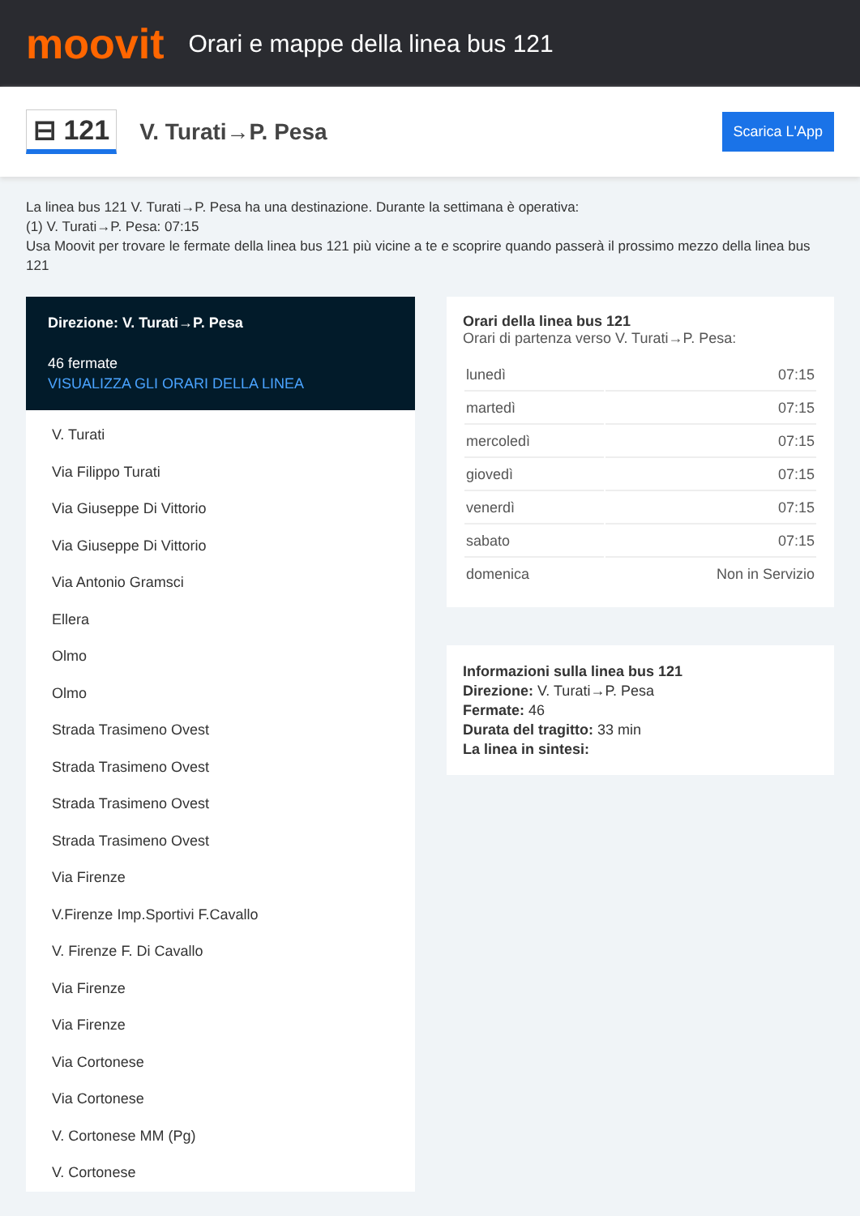moovit
Orari e mappe della linea bus 121
⊟ 121
V. Turati→P. Pesa
Scarica L'App
La linea bus 121 V. Turati→P. Pesa ha una destinazione. Durante la settimana è operativa:
(1) V. Turati→P. Pesa: 07:15
Usa Moovit per trovare le fermate della linea bus 121 più vicine a te e scoprire quando passerà il prossimo mezzo della linea bus 121
Direzione: V. Turati→P. Pesa
46 fermate
VISUALIZZA GLI ORARI DELLA LINEA
V. Turati
Via Filippo Turati
Via Giuseppe Di Vittorio
Via Giuseppe Di Vittorio
Via Antonio Gramsci
Ellera
Olmo
Olmo
Strada Trasimeno Ovest
Strada Trasimeno Ovest
Strada Trasimeno Ovest
Strada Trasimeno Ovest
Via Firenze
V.Firenze Imp.Sportivi F.Cavallo
V. Firenze F. Di Cavallo
Via Firenze
Via Firenze
Via Cortonese
Via Cortonese
V. Cortonese MM (Pg)
V. Cortonese
Orari della linea bus 121
Orari di partenza verso V. Turati→P. Pesa:
| lunedì | 07:15 |
| martedì | 07:15 |
| mercoledì | 07:15 |
| giovedì | 07:15 |
| venerdì | 07:15 |
| sabato | 07:15 |
| domenica | Non in Servizio |
Informazioni sulla linea bus 121
Direzione: V. Turati→P. Pesa
Fermate: 46
Durata del tragitto: 33 min
La linea in sintesi: